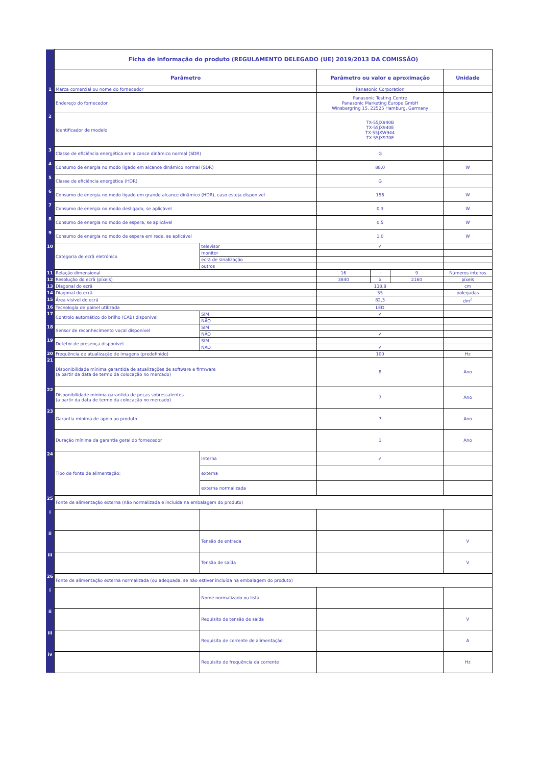| | Ficha de informação do produto (REGULAMENTO DELEGADO (UE) 2019/2013 DA COMISSÃO) | | | | | |
| | Parâmetro | | Parâmetro ou valor e aproximação | | | Unidade |
| 1 | Marca comercial ou nome do fornecedor | | Panasonic Corporation | | | |
| | Endereço do fornecedor | | Panasonic Testing Centre Panasonic Marketing Europe GmbH Winsbergring 15, 22525 Hamburg, Germany | | | |
| 2 | Identificador de modelo | | TX-55JX940B TX-55JX940E TX-55JXW944 TX-55JX970E | | | |
| 3 | Classe de eficiência energética em alcance dinâmico normal (SDR) | | G | | | |
| 4 | Consumo de energia no modo ligado em alcance dinâmico normal (SDR) | | 88,0 | | | W |
| 5 | Classe de eficiência energética (HDR) | | G | | | |
| 6 | Consumo de energia no modo ligado em grande alcance dinâmico (HDR), caso esteja disponível | | 156 | | | W |
| 7 | Consumo de energia no modo desligado, se aplicável | | 0,3 | | | W |
| 8 | Consumo de energia no modo de espera, se aplicável | | 0,5 | | | W |
| 9 | Consumo de energia no modo de espera em rede, se aplicável | | 1,0 | | | W |
| 10 | Categoria de ecrã eletrónico | televisor | ✔ | | | |
| | | monitor | | | | |
| | | ecrã de sinalização | | | | |
| | | outros | | | | |
| 11 | Relação dimensional | | 16 | : | 9 | Números inteiros |
| 12 | Resolução do ecrã (píxeis) | | 3840 | x | 2160 | píxeis |
| 13 | Diagonal do ecrã | | 138,8 | | | cm |
| 14 | Diagonal do ecrã | | 55 | | | polegadas |
| 15 | Área visível do ecrã | | 82,3 | | | dm<sup>2</sup> |
| 16 | Tecnologia de painel utilizada | | LED | | | |
| 17 | Controlo automático do brilho (CAB) disponível | SIM | ✔ | | | |
| | | NÃO | | | | |
| 18 | Sensor de reconhecimento vocal disponível | SIM | | | | |
| | | NÃO | ✔ | | | |
| 19 | Detetor de presença disponível | SIM | | | | |
| | | NÃO | ✔ | | | |
| 20 | Frequência de atualização de imagens (predefinido) | | 100 | | | Hz |
| 21 | Disponibilidade mínima garantida de atualizações de software e firmware (a partir da data de termo da colocação no mercado) | | 8 | | | Ano |
| 22 | Disponibilidade mínima garantida de peças sobressalentes (a partir da data de termo da colocação no mercado) | | 7 | | | Ano |
| 23 | Garantia mínima de apoio ao produto | | 7 | | | Ano |
| | Duração mínima da garantia geral do fornecedor | | 1 | | | Ano |
| 24 | Tipo de fonte de alimentação: | Interna | ✔ | | | |
| | | externa | | | | |
| | | externa normalizada | | | | |
| 25 | Fonte de alimentação externa (não normalizada e incluída na embalagem do produto) | | | | | |
| i | | | | | | |
| ii | | Tensão de entrada | | | | V |
| iii | | Tensão de saída | | | | V |
| 26 | Fonte de alimentação externa normalizada (ou adequada, se não estiver incluída na embalagem do produto) | | | | | |
| i | | Nome normalizado ou lista | | | | |
| ii | | Requisito de tensão de saída | | | | V |
| iii | | Requisito de corrente de alimentação | | | | A |
| iv | | Requisito de frequência da corrente | | | | Hz |